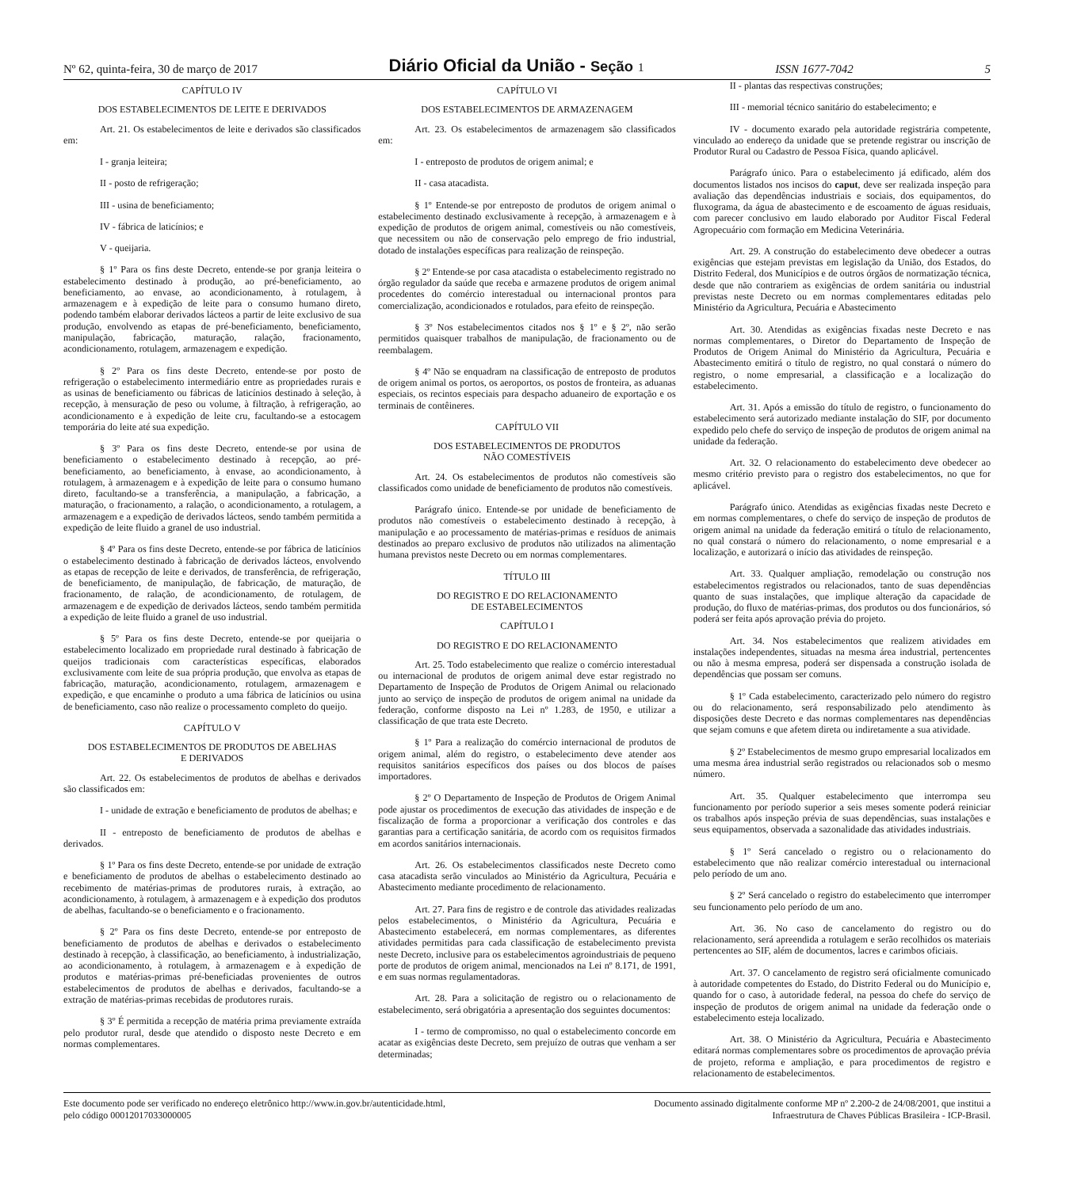Nº 62, quinta-feira, 30 de março de 2017 Diário Oficial da União - Seção 1 ISSN 1677-7042 5
CAPÍTULO IV
DOS ESTABELECIMENTOS DE LEITE E DERIVADOS
Art. 21. Os estabelecimentos de leite e derivados são classificados em:
I - granja leiteira;
II - posto de refrigeração;
III - usina de beneficiamento;
IV - fábrica de laticínios; e
V - queijaria.
§ 1º Para os fins deste Decreto, entende-se por granja leiteira o estabelecimento destinado à produção, ao pré-beneficiamento, ao beneficiamento, ao envase, ao acondicionamento, à rotulagem, à armazenagem e à expedição de leite para o consumo humano direto, podendo também elaborar derivados lácteos a partir de leite exclusivo de sua produção, envolvendo as etapas de pré-beneficiamento, beneficiamento, manipulação, fabricação, maturação, ralação, fracionamento, acondicionamento, rotulagem, armazenagem e expedição.
§ 2º Para os fins deste Decreto, entende-se por posto de refrigeração o estabelecimento intermediário entre as propriedades rurais e as usinas de beneficiamento ou fábricas de laticínios destinado à seleção, à recepção, à mensuração de peso ou volume, à filtração, à refrigeração, ao acondicionamento e à expedição de leite cru, facultando-se a estocagem temporária do leite até sua expedição.
§ 3º Para os fins deste Decreto, entende-se por usina de beneficiamento o estabelecimento destinado à recepção, ao pré-beneficiamento, ao beneficiamento, à envase, ao acondicionamento, à rotulagem, à armazenagem e à expedição de leite para o consumo humano direto, facultando-se a transferência, a manipulação, a fabricação, a maturação, o fracionamento, a ralação, o acondicionamento, a rotulagem, a armazenagem e a expedição de derivados lácteos, sendo também permitida a expedição de leite fluido a granel de uso industrial.
§ 4º Para os fins deste Decreto, entende-se por fábrica de laticínios o estabelecimento destinado à fabricação de derivados lácteos, envolvendo as etapas de recepção de leite e derivados, de transferência, de refrigeração, de beneficiamento, de manipulação, de fabricação, de maturação, de fracionamento, de ralação, de acondicionamento, de rotulagem, de armazenagem e de expedição de derivados lácteos, sendo também permitida a expedição de leite fluido a granel de uso industrial.
§ 5º Para os fins deste Decreto, entende-se por queijaria o estabelecimento localizado em propriedade rural destinado à fabricação de queijos tradicionais com características específicas, elaborados exclusivamente com leite de sua própria produção, que envolva as etapas de fabricação, maturação, acondicionamento, rotulagem, armazenagem e expedição, e que encaminhe o produto a uma fábrica de laticínios ou usina de beneficiamento, caso não realize o processamento completo do queijo.
CAPÍTULO V
DOS ESTABELECIMENTOS DE PRODUTOS DE ABELHAS
E DERIVADOS
Art. 22. Os estabelecimentos de produtos de abelhas e derivados são classificados em:
I - unidade de extração e beneficiamento de produtos de abelhas; e
II - entreposto de beneficiamento de produtos de abelhas e derivados.
§ 1º Para os fins deste Decreto, entende-se por unidade de extração e beneficiamento de produtos de abelhas o estabelecimento destinado ao recebimento de matérias-primas de produtores rurais, à extração, ao acondicionamento, à rotulagem, à armazenagem e à expedição dos produtos de abelhas, facultando-se o beneficiamento e o fracionamento.
§ 2º Para os fins deste Decreto, entende-se por entreposto de beneficiamento de produtos de abelhas e derivados o estabelecimento destinado à recepção, à classificação, ao beneficiamento, à industrialização, ao acondicionamento, à rotulagem, à armazenagem e à expedição de produtos e matérias-primas pré-beneficiadas provenientes de outros estabelecimentos de produtos de abelhas e derivados, facultando-se a extração de matérias-primas recebidas de produtores rurais.
§ 3º É permitida a recepção de matéria prima previamente extraída pelo produtor rural, desde que atendido o disposto neste Decreto e em normas complementares.
CAPÍTULO VI
DOS ESTABELECIMENTOS DE ARMAZENAGEM
Art. 23. Os estabelecimentos de armazenagem são classificados em:
I - entreposto de produtos de origem animal; e
II - casa atacadista.
§ 1º Entende-se por entreposto de produtos de origem animal o estabelecimento destinado exclusivamente à recepção, à armazenagem e à expedição de produtos de origem animal, comestíveis ou não comestíveis, que necessitem ou não de conservação pelo emprego de frio industrial, dotado de instalações específicas para realização de reinspeção.
§ 2º Entende-se por casa atacadista o estabelecimento registrado no órgão regulador da saúde que receba e armazene produtos de origem animal procedentes do comércio interestadual ou internacional prontos para comercialização, acondicionados e rotulados, para efeito de reinspeção.
§ 3º Nos estabelecimentos citados nos § 1º e § 2º, não serão permitidos quaisquer trabalhos de manipulação, de fracionamento ou de reembalagem.
§ 4º Não se enquadram na classificação de entreposto de produtos de origem animal os portos, os aeroportos, os postos de fronteira, as aduanas especiais, os recintos especiais para despacho aduaneiro de exportação e os terminais de contêineres.
CAPÍTULO VII
DOS ESTABELECIMENTOS DE PRODUTOS
NÃO COMESTÍVEIS
Art. 24. Os estabelecimentos de produtos não comestíveis são classificados como unidade de beneficiamento de produtos não comestíveis.
Parágrafo único. Entende-se por unidade de beneficiamento de produtos não comestíveis o estabelecimento destinado à recepção, à manipulação e ao processamento de matérias-primas e resíduos de animais destinados ao preparo exclusivo de produtos não utilizados na alimentação humana previstos neste Decreto ou em normas complementares.
TÍTULO III
DO REGISTRO E DO RELACIONAMENTO
DE ESTABELECIMENTOS
CAPÍTULO I
DO REGISTRO E DO RELACIONAMENTO
Art. 25. Todo estabelecimento que realize o comércio interestadual ou internacional de produtos de origem animal deve estar registrado no Departamento de Inspeção de Produtos de Origem Animal ou relacionado junto ao serviço de inspeção de produtos de origem animal na unidade da federação, conforme disposto na Lei nº 1.283, de 1950, e utilizar a classificação de que trata este Decreto.
§ 1º Para a realização do comércio internacional de produtos de origem animal, além do registro, o estabelecimento deve atender aos requisitos sanitários específicos dos países ou dos blocos de países importadores.
§ 2º O Departamento de Inspeção de Produtos de Origem Animal pode ajustar os procedimentos de execução das atividades de inspeção e de fiscalização de forma a proporcionar a verificação dos controles e das garantias para a certificação sanitária, de acordo com os requisitos firmados em acordos sanitários internacionais.
Art. 26. Os estabelecimentos classificados neste Decreto como casa atacadista serão vinculados ao Ministério da Agricultura, Pecuária e Abastecimento mediante procedimento de relacionamento.
Art. 27. Para fins de registro e de controle das atividades realizadas pelos estabelecimentos, o Ministério da Agricultura, Pecuária e Abastecimento estabelecerá, em normas complementares, as diferentes atividades permitidas para cada classificação de estabelecimento prevista neste Decreto, inclusive para os estabelecimentos agroindustriais de pequeno porte de produtos de origem animal, mencionados na Lei nº 8.171, de 1991, e em suas normas regulamentadoras.
Art. 28. Para a solicitação de registro ou o relacionamento de estabelecimento, será obrigatória a apresentação dos seguintes documentos:
I - termo de compromisso, no qual o estabelecimento concorde em acatar as exigências deste Decreto, sem prejuízo de outras que venham a ser determinadas;
II - plantas das respectivas construções;
III - memorial técnico sanitário do estabelecimento; e
IV - documento exarado pela autoridade registrária competente, vinculado ao endereço da unidade que se pretende registrar ou inscrição de Produtor Rural ou Cadastro de Pessoa Física, quando aplicável.
Parágrafo único. Para o estabelecimento já edificado, além dos documentos listados nos incisos do caput, deve ser realizada inspeção para avaliação das dependências industriais e sociais, dos equipamentos, do fluxograma, da água de abastecimento e de escoamento de águas residuais, com parecer conclusivo em laudo elaborado por Auditor Fiscal Federal Agropecuário com formação em Medicina Veterinária.
Art. 29. A construção do estabelecimento deve obedecer a outras exigências que estejam previstas em legislação da União, dos Estados, do Distrito Federal, dos Municípios e de outros órgãos de normatização técnica, desde que não contrariem as exigências de ordem sanitária ou industrial previstas neste Decreto ou em normas complementares editadas pelo Ministério da Agricultura, Pecuária e Abastecimento
Art. 30. Atendidas as exigências fixadas neste Decreto e nas normas complementares, o Diretor do Departamento de Inspeção de Produtos de Origem Animal do Ministério da Agricultura, Pecuária e Abastecimento emitirá o título de registro, no qual constará o número do registro, o nome empresarial, a classificação e a localização do estabelecimento.
Art. 31. Após a emissão do título de registro, o funcionamento do estabelecimento será autorizado mediante instalação do SIF, por documento expedido pelo chefe do serviço de inspeção de produtos de origem animal na unidade da federação.
Art. 32. O relacionamento do estabelecimento deve obedecer ao mesmo critério previsto para o registro dos estabelecimentos, no que for aplicável.
Parágrafo único. Atendidas as exigências fixadas neste Decreto e em normas complementares, o chefe do serviço de inspeção de produtos de origem animal na unidade da federação emitirá o título de relacionamento, no qual constará o número do relacionamento, o nome empresarial e a localização, e autorizará o início das atividades de reinspeção.
Art. 33. Qualquer ampliação, remodelação ou construção nos estabelecimentos registrados ou relacionados, tanto de suas dependências quanto de suas instalações, que implique alteração da capacidade de produção, do fluxo de matérias-primas, dos produtos ou dos funcionários, só poderá ser feita após aprovação prévia do projeto.
Art. 34. Nos estabelecimentos que realizem atividades em instalações independentes, situadas na mesma área industrial, pertencentes ou não à mesma empresa, poderá ser dispensada a construção isolada de dependências que possam ser comuns.
§ 1º Cada estabelecimento, caracterizado pelo número do registro ou do relacionamento, será responsabilizado pelo atendimento às disposições deste Decreto e das normas complementares nas dependências que sejam comuns e que afetem direta ou indiretamente a sua atividade.
§ 2º Estabelecimentos de mesmo grupo empresarial localizados em uma mesma área industrial serão registrados ou relacionados sob o mesmo número.
Art. 35. Qualquer estabelecimento que interrompa seu funcionamento por período superior a seis meses somente poderá reiniciar os trabalhos após inspeção prévia de suas dependências, suas instalações e seus equipamentos, observada a sazonalidade das atividades industriais.
§ 1º Será cancelado o registro ou o relacionamento do estabelecimento que não realizar comércio interestadual ou internacional pelo período de um ano.
§ 2º Será cancelado o registro do estabelecimento que interromper seu funcionamento pelo período de um ano.
Art. 36. No caso de cancelamento do registro ou do relacionamento, será apreendida a rotulagem e serão recolhidos os materiais pertencentes ao SIF, além de documentos, lacres e carimbos oficiais.
Art. 37. O cancelamento de registro será oficialmente comunicado à autoridade competentes do Estado, do Distrito Federal ou do Município e, quando for o caso, à autoridade federal, na pessoa do chefe do serviço de inspeção de produtos de origem animal na unidade da federação onde o estabelecimento esteja localizado.
Art. 38. O Ministério da Agricultura, Pecuária e Abastecimento editará normas complementares sobre os procedimentos de aprovação prévia de projeto, reforma e ampliação, e para procedimentos de registro e relacionamento de estabelecimentos.
Este documento pode ser verificado no endereço eletrônico http://www.in.gov.br/autenticidade.html,
pelo código 00012017033000005 Documento assinado digitalmente conforme MP nº 2.200-2 de 24/08/2001, que institui a
Infraestrutura de Chaves Públicas Brasileira - ICP-Brasil.